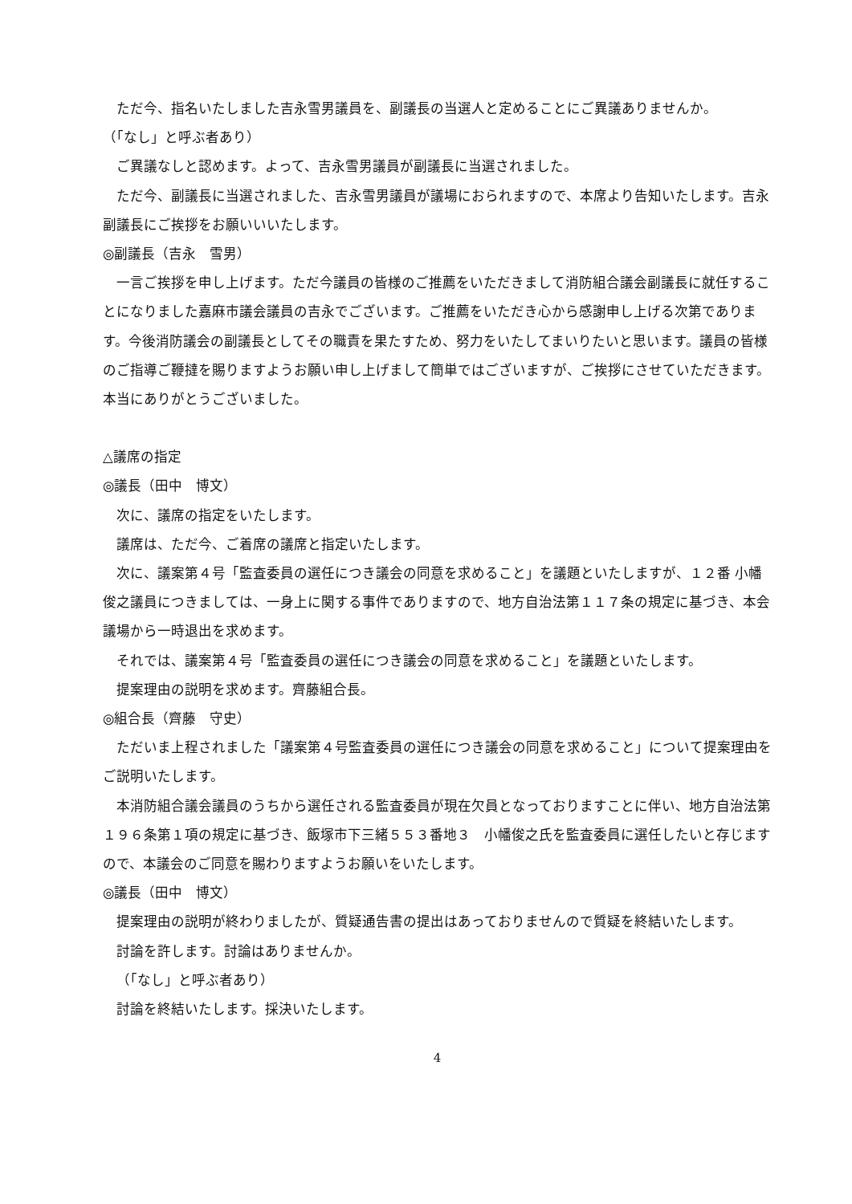ただ今、指名いたしました吉永雪男議員を、副議長の当選人と定めることにご異議ありませんか。
（「なし」と呼ぶ者あり）
ご異議なしと認めます。よって、吉永雪男議員が副議長に当選されました。
ただ今、副議長に当選されました、吉永雪男議員が議場におられますので、本席より告知いたします。吉永副議長にご挨拶をお願いいいたします。
◎副議長（吉永　雪男）
一言ご挨拶を申し上げます。ただ今議員の皆様のご推薦をいただきまして消防組合議会副議長に就任することになりました嘉麻市議会議員の吉永でございます。ご推薦をいただき心から感謝申し上げる次第であります。今後消防議会の副議長としてその職責を果たすため、努力をいたしてまいりたいと思います。議員の皆様のご指導ご鞭撻を賜りますようお願い申し上げまして簡単ではございますが、ご挨拶にさせていただきます。本当にありがとうございました。
△議席の指定
◎議長（田中　博文）
次に、議席の指定をいたします。
議席は、ただ今、ご着席の議席と指定いたします。
次に、議案第４号「監査委員の選任につき議会の同意を求めること」を議題といたしますが、１２番 小幡俊之議員につきましては、一身上に関する事件でありますので、地方自治法第１１７条の規定に基づき、本会議場から一時退出を求めます。
それでは、議案第４号「監査委員の選任につき議会の同意を求めること」を議題といたします。
提案理由の説明を求めます。齊藤組合長。
◎組合長（齊藤　守史）
ただいま上程されました「議案第４号監査委員の選任につき議会の同意を求めること」について提案理由をご説明いたします。
本消防組合議会議員のうちから選任される監査委員が現在欠員となっておりますことに伴い、地方自治法第１９６条第１項の規定に基づき、飯塚市下三緒５５３番地３　小幡俊之氏を監査委員に選任したいと存じますので、本議会のご同意を賜わりますようお願いをいたします。
◎議長（田中　博文）
提案理由の説明が終わりましたが、質疑通告書の提出はあっておりませんので質疑を終結いたします。
討論を許します。討論はありませんか。
（「なし」と呼ぶ者あり）
討論を終結いたします。採決いたします。
4